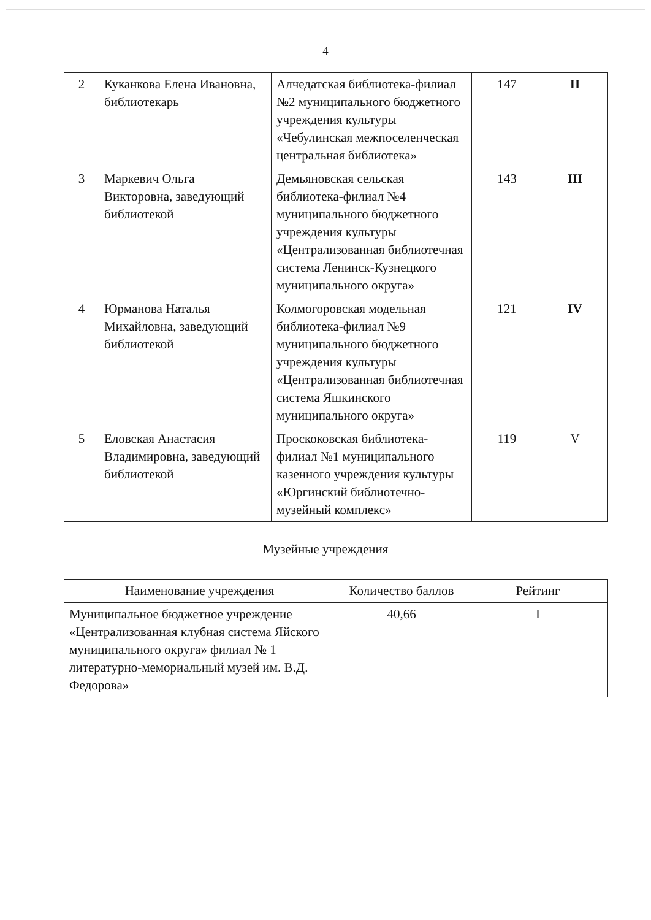4
| 2 | Куканкова Елена Ивановна, библиотекарь | Алчедатская библиотека-филиал №2 муниципального бюджетного учреждения культуры «Чебулинская межпоселенческая центральная библиотека» | 147 | II |
| 3 | Маркевич Ольга Викторовна, заведующий библиотекой | Демьяновская сельская библиотека-филиал №4 муниципального бюджетного учреждения культуры «Централизованная библиотечная система Ленинск-Кузнецкого муниципального округа» | 143 | III |
| 4 | Юрманова Наталья Михайловна, заведующий библиотекой | Колмогоровская модельная библиотека-филиал №9 муниципального бюджетного учреждения культуры «Централизованная библиотечная система Яшкинского муниципального округа» | 121 | IV |
| 5 | Еловская Анастасия Владимировна, заведующий библиотекой | Проскоковская библиотека-филиал №1 муниципального казенного учреждения культуры «Юргинский библиотечно-музейный комплекс» | 119 | V |
Музейные учреждения
| Наименование учреждения | Количество баллов | Рейтинг |
| --- | --- | --- |
| Муниципальное бюджетное учреждение «Централизованная клубная система Яйского муниципального округа» филиал № 1 литературно-мемориальный музей им. В.Д. Федорова» | 40,66 | I |